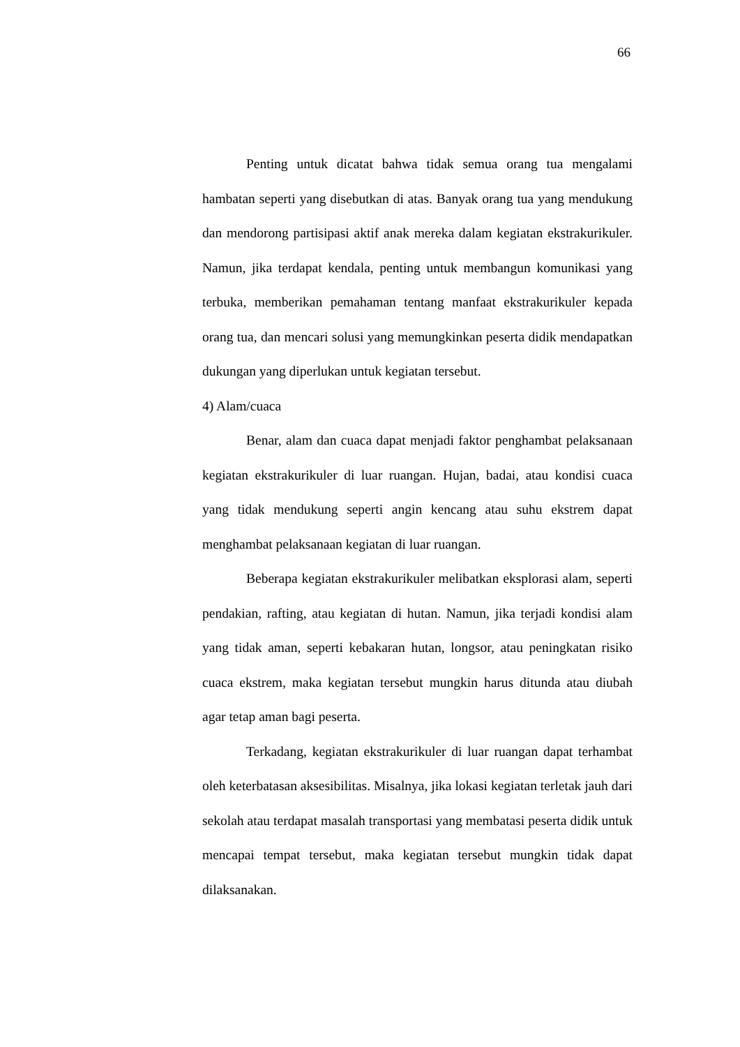66
Penting untuk dicatat bahwa tidak semua orang tua mengalami hambatan seperti yang disebutkan di atas. Banyak orang tua yang mendukung dan mendorong partisipasi aktif anak mereka dalam kegiatan ekstrakurikuler. Namun, jika terdapat kendala, penting untuk membangun komunikasi yang terbuka, memberikan pemahaman tentang manfaat ekstrakurikuler kepada orang tua, dan mencari solusi yang memungkinkan peserta didik mendapatkan dukungan yang diperlukan untuk kegiatan tersebut.
4) Alam/cuaca
Benar, alam dan cuaca dapat menjadi faktor penghambat pelaksanaan kegiatan ekstrakurikuler di luar ruangan. Hujan, badai, atau kondisi cuaca yang tidak mendukung seperti angin kencang atau suhu ekstrem dapat menghambat pelaksanaan kegiatan di luar ruangan.
Beberapa kegiatan ekstrakurikuler melibatkan eksplorasi alam, seperti pendakian, rafting, atau kegiatan di hutan. Namun, jika terjadi kondisi alam yang tidak aman, seperti kebakaran hutan, longsor, atau peningkatan risiko cuaca ekstrem, maka kegiatan tersebut mungkin harus ditunda atau diubah agar tetap aman bagi peserta.
Terkadang, kegiatan ekstrakurikuler di luar ruangan dapat terhambat oleh keterbatasan aksesibilitas. Misalnya, jika lokasi kegiatan terletak jauh dari sekolah atau terdapat masalah transportasi yang membatasi peserta didik untuk mencapai tempat tersebut, maka kegiatan tersebut mungkin tidak dapat dilaksanakan.